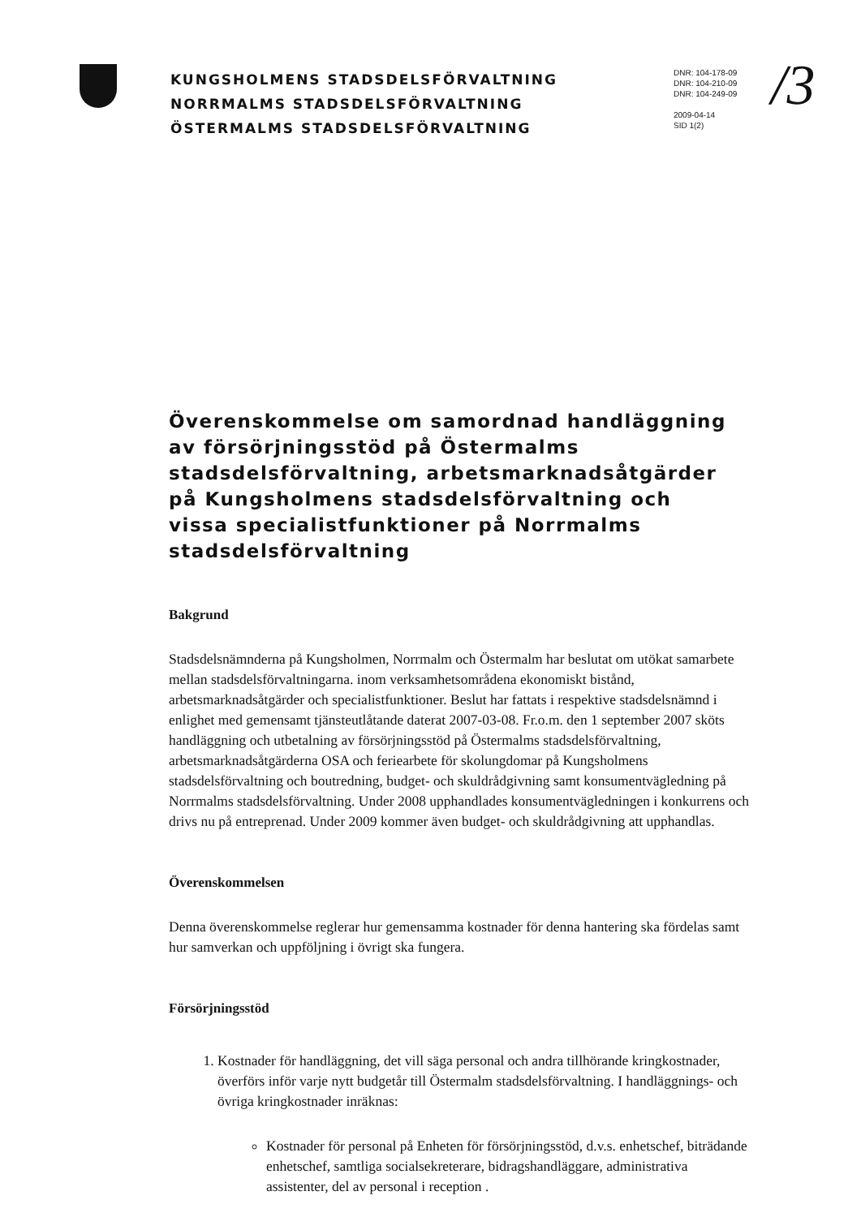KUNGSHOLMENS STADSDELSFÖRVALTNING
NORRMALMS STADSDELSFÖRVALTNING
ÖSTERMALMS STADSDELSFÖRVALTNING
DNR: 104-178-09
DNR: 104-210-09
DNR: 104-249-09
2009-04-14
SID 1(2)
/3
Överenskommelse om samordnad handläggning av försörjningsstöd på Östermalms stadsdelsförvaltning, arbetsmarknadsåtgärder på Kungsholmens stadsdelsförvaltning och vissa specialistfunktioner på Norrmalms stadsdelsförvaltning
Bakgrund
Stadsdelsnämnderna på Kungsholmen, Norrmalm och Östermalm har beslutat om utökat samarbete mellan stadsdelsförvaltningarna. inom verksamhetsområdena ekonomiskt bistånd, arbetsmarknadsåtgärder och specialistfunktioner. Beslut har fattats i respektive stadsdelsnämnd i enlighet med gemensamt tjänsteutlåtande daterat 2007-03-08. Fr.o.m. den 1 september 2007 sköts handläggning och utbetalning av försörjningsstöd på Östermalms stadsdelsförvaltning, arbetsmarknadsåtgärderna OSA och feriearbete för skolungdomar på Kungsholmens stadsdelsförvaltning och boutredning, budget- och skuldrådgivning samt konsumentvägledning på Norrmalms stadsdelsförvaltning. Under 2008 upphandlades konsumentvägledningen i konkurrens och drivs nu på entreprenad. Under 2009 kommer även budget- och skuldrådgivning att upphandlas.
Överenskommelsen
Denna överenskommelse reglerar hur gemensamma kostnader för denna hantering ska fördelas samt hur samverkan och uppföljning i övrigt ska fungera.
Försörjningsstöd
1. Kostnader för handläggning, det vill säga personal och andra tillhörande kringkostnader, överförs inför varje nytt budgetår till Östermalm stadsdelsförvaltning. I handläggnings- och övriga kringkostnader inräknas:
Kostnader för personal på Enheten för försörjningsstöd, d.v.s. enhetschef, biträdande enhetschef, samtliga socialsekreterare, bidragshandläggare, administrativa assistenter, del av personal i reception .